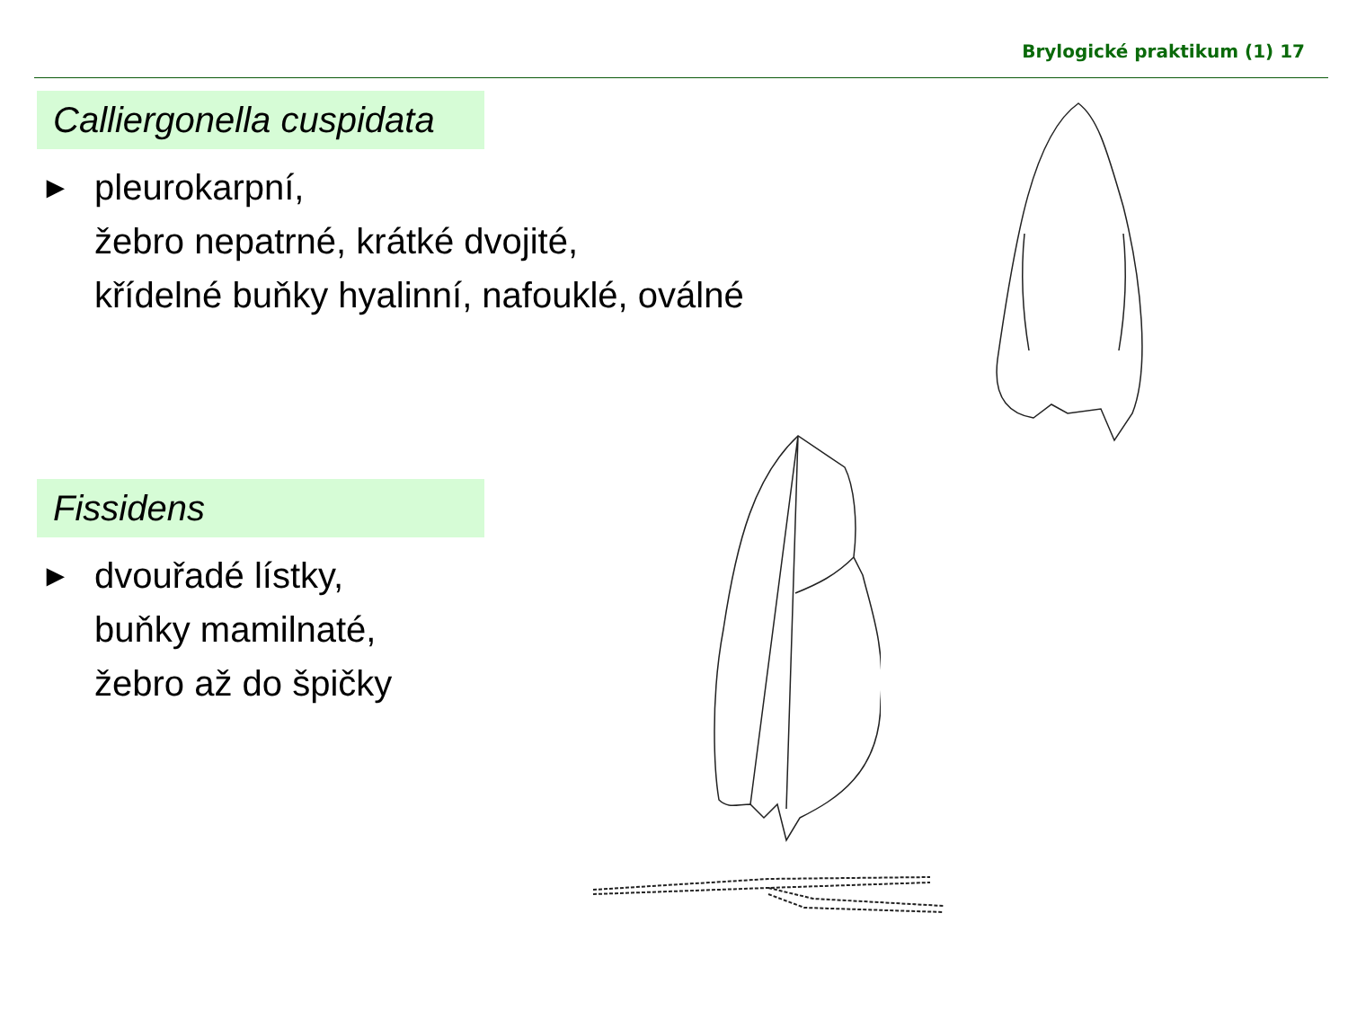Brylogické praktikum (1) 17
Calliergonella cuspidata
►
pleurokarpní,
žebro nepatrné, krátké dvojité,
křídelné buňky hyalinní, nafouklé, oválné
Fissidens
►
dvouřadé lístky,
buňky mamilnaté,
žebro až do špičky